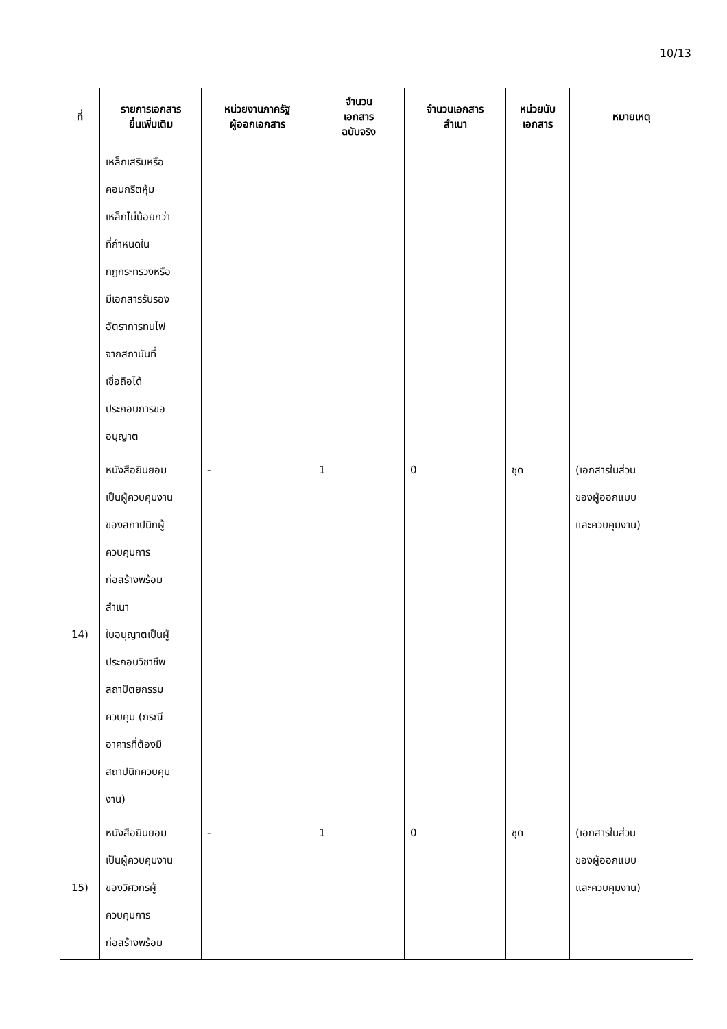10/13
| ที่ | รายการเอกสาร ยื่นเพิ่มเติม | หน่วยงานภาครัฐ ผู้ออกเอกสาร | จำนวน เอกสาร ฉบับจริง | จำนวนเอกสาร สำเนา | หน่วยนับ เอกสาร | หมายเหตุ |
| --- | --- | --- | --- | --- | --- | --- |
| | เหล็กเสริมหรือ คอนกรีตหุ้ม เหล็กไม่น้อยกว่า ที่กำหนดใน กฎกระทรวงหรือ มีเอกสารรับรอง อัตราการทนไฟ จากสถาบันที่ เชื่อถือได้ ประกอบการขอ อนุญาต | | | | | |
| 14) | หนังสือยินยอม เป็นผู้ควบคุมงาน ของสถาปนิกผู้ ควบคุมการ ก่อสร้างพร้อม สำเนา ใบอนุญาตเป็นผู้ ประกอบวิชาชีพ สถาปัตยกรรม ควบคุม (กรณี อาคารที่ต้องมี สถาปนิกควบคุม งาน) | - | 1 | 0 | ชุด | (เอกสารในส่วน ของผู้ออกแบบ และควบคุมงาน) |
| 15) | หนังสือยินยอม เป็นผู้ควบคุมงาน ของวิศวกรผู้ ควบคุมการ ก่อสร้างพร้อม | - | 1 | 0 | ชุด | (เอกสารในส่วน ของผู้ออกแบบ และควบคุมงาน) |